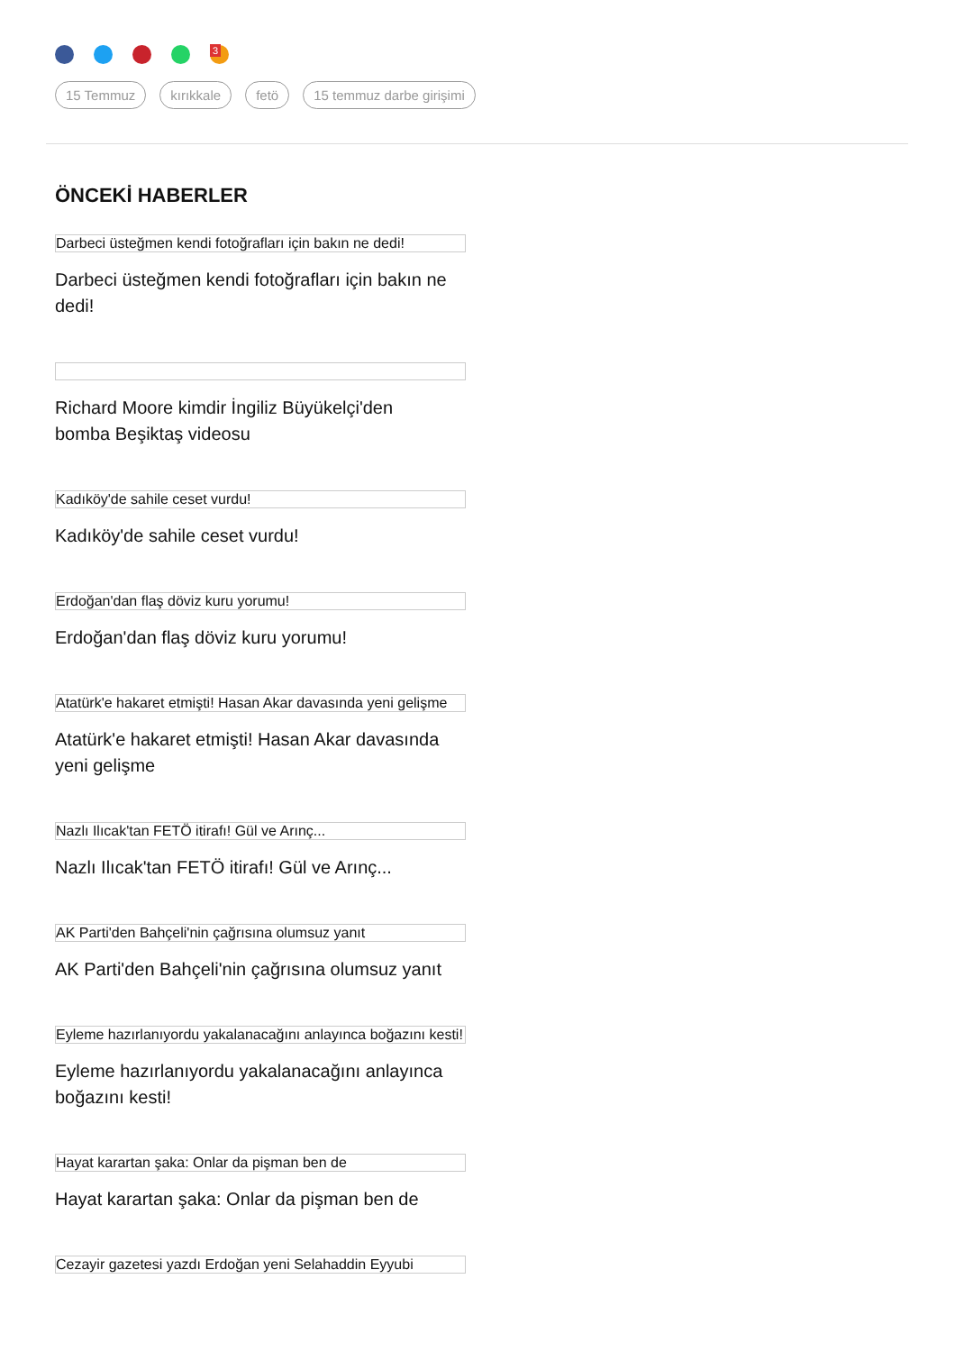<sup>3</sup>
15 Temmuz kırıkkale fetö 15 temmuz darbe girişimi
ÖNCEKİ HABERLER
Darbeci üsteğmen kendi fotoğrafları için bakın ne dedi!
Darbeci üsteğmen kendi fotoğrafları için bakın ne dedi!
Richard Moore kimdir İngiliz Büyükelçi'den bomba Beşiktaş videosu
Kadıköy'de sahile ceset vurdu!
Kadıköy'de sahile ceset vurdu!
Erdoğan'dan flaş döviz kuru yorumu!
Erdoğan'dan flaş döviz kuru yorumu!
Atatürk'e hakaret etmişti! Hasan Akar davasında yeni gelişme
Atatürk'e hakaret etmişti! Hasan Akar davasında yeni gelişme
Nazlı Ilıcak'tan FETÖ itirafı! Gül ve Arınç...
Nazlı Ilıcak'tan FETÖ itirafı! Gül ve Arınç...
AK Parti'den Bahçeli'nin çağrısına olumsuz yanıt
AK Parti'den Bahçeli'nin çağrısına olumsuz yanıt
Eyleme hazırlanıyordu yakalanacağını anlayınca boğazını kesti!
Eyleme hazırlanıyordu yakalanacağını anlayınca boğazını kesti!
Hayat karartan şaka: Onlar da pişman ben de
Hayat karartan şaka: Onlar da pişman ben de
Cezayir gazetesi yazdı Erdoğan yeni Selahaddin Eyyubi